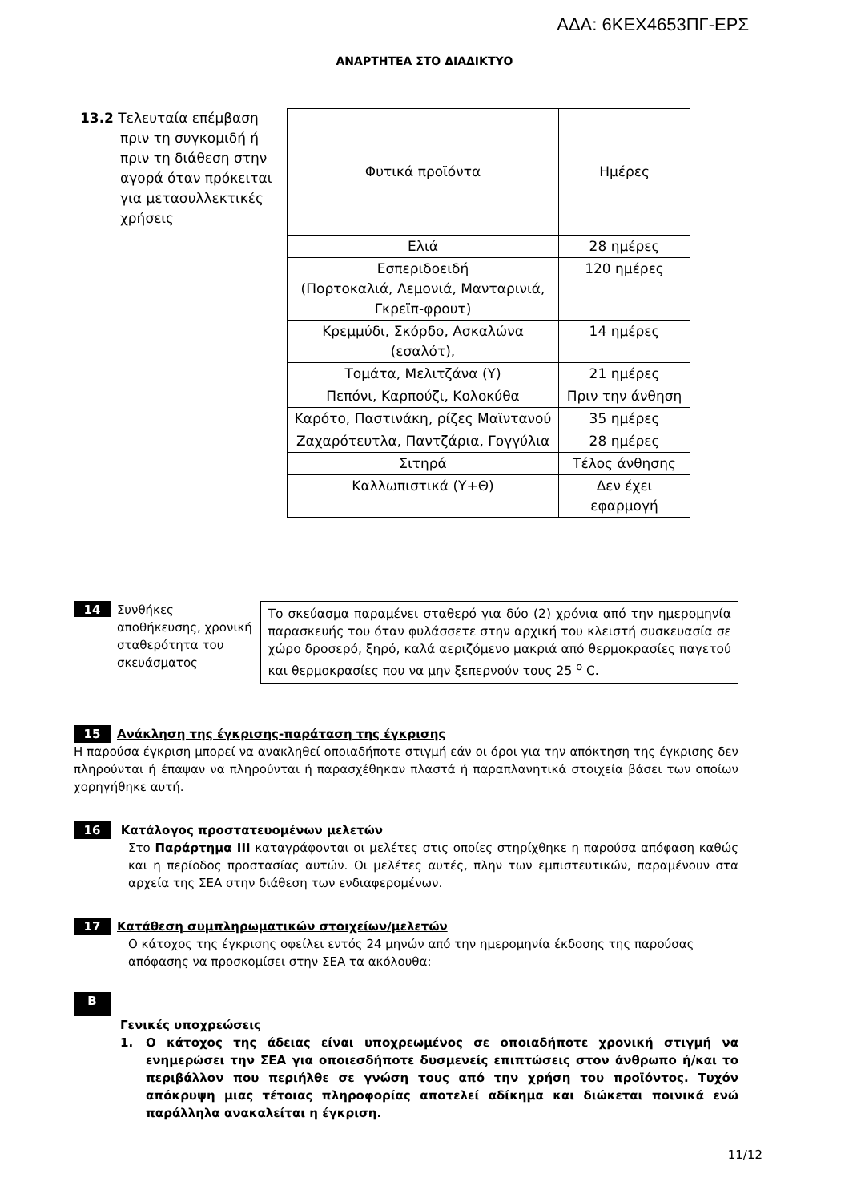ΑΔΑ: 6ΚΕΧ4653ΠΓ-ΕΡΣ
ΑΝΑΡΤΗΤΕΑ ΣΤΟ ΔΙΑΔΙΚΤΥΟ
13.2 Τελευταία επέμβαση
πριν τη συγκομιδή ή πριν τη διάθεση στην αγορά όταν πρόκειται για μετασυλλεκτικές χρήσεις
| Φυτικά προϊόντα | Ημέρες |
| Ελιά | 28 ημέρες |
| Εσπεριδοειδή (Πορτοκαλιά, Λεμονιά, Μανταρινιά, Γκρεϊπ-φρουτ) | 120 ημέρες |
| Κρεμμύδι, Σκόρδο, Ασκαλώνα (εσαλότ), | 14 ημέρες |
| Τομάτα, Μελιτζάνα (Υ) | 21 ημέρες |
| Πεπόνι, Καρπούζι, Κολοκύθα | Πριν την άνθηση |
| Καρότο, Παστινάκη, ρίζες Μαϊντανού | 35 ημέρες |
| Ζαχαρότευτλα, Παντζάρια, Γογγύλια | 28 ημέρες |
| Σιτηρά | Τέλος άνθησης |
| Καλλωπιστικά (Υ+Θ) | Δεν έχει εφαρμογή |
14
Συνθήκες αποθήκευσης, χρονική σταθερότητα του σκευάσματος
Το σκεύασμα παραμένει σταθερό για δύο (2) χρόνια από την ημερομηνία παρασκευής του όταν φυλάσσετε στην αρχική του κλειστή συσκευασία σε χώρο δροσερό, ξηρό, καλά αεριζόμενο μακριά από θερμοκρασίες παγετού και θερμοκρασίες που να μην ξεπερνούν τους 25 <sup>ο</sup> C.
15 Ανάκληση της έγκρισης-παράταση της έγκρισης
Η παρούσα έγκριση μπορεί να ανακληθεί οποιαδήποτε στιγμή εάν οι όροι για την απόκτηση της έγκρισης δεν πληρούνται ή έπαψαν να πληρούνται ή παρασχέθηκαν πλαστά ή παραπλανητικά στοιχεία βάσει των οποίων χορηγήθηκε αυτή.
16 Κατάλογος προστατευομένων μελετών
Στο Παράρτημα ΙΙΙ καταγράφονται οι μελέτες στις οποίες στηρίχθηκε η παρούσα απόφαση καθώς και η περίοδος προστασίας αυτών. Οι μελέτες αυτές, πλην των εμπιστευτικών, παραμένουν στα αρχεία της ΣΕΑ στην διάθεση των ενδιαφερομένων.
17 Κατάθεση συμπληρωματικών στοιχείων/μελετών
Ο κάτοχος της έγκρισης οφείλει εντός 24 μηνών από την ημερομηνία έκδοσης της παρούσας απόφασης να προσκομίσει στην ΣΕΑ τα ακόλουθα:
B
Γενικές υποχρεώσεις
1. Ο κάτοχος της άδειας είναι υποχρεωμένος σε οποιαδήποτε χρονική στιγμή να ενημερώσει την ΣΕΑ για οποιεσδήποτε δυσμενείς επιπτώσεις στον άνθρωπο ή/και το περιβάλλον που περιήλθε σε γνώση τους από την χρήση του προϊόντος. Τυχόν απόκρυψη μιας τέτοιας πληροφορίας αποτελεί αδίκημα και διώκεται ποινικά ενώ παράλληλα ανακαλείται η έγκριση.
11/12